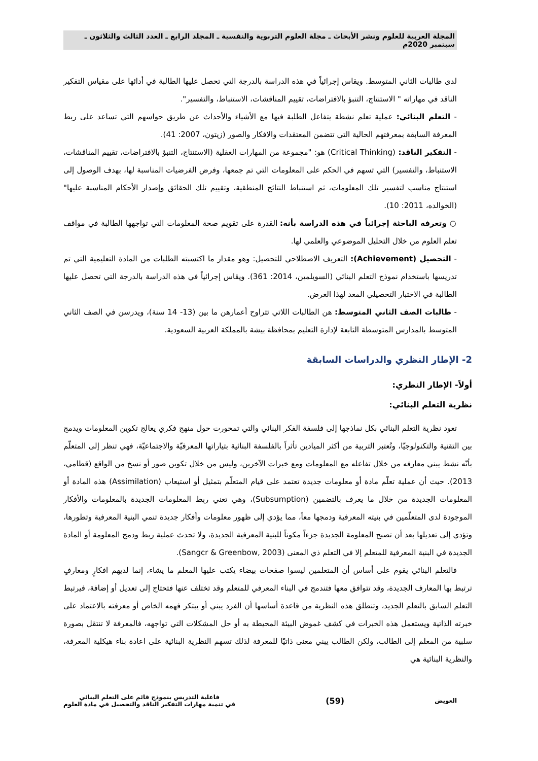المجلة العربية للعلوم ونشر الأبحاث ـ مجلة العلوم التربوية والنفسية ـ المجلد الرابع ـ العدد الثالث والثلاثون ـ سبتمبر 2020م
لدى طالبات الثاني المتوسط. ويقاس إجرائياً في هذه الدراسة بالدرجة التي تحصل عليها الطالبة في أدائها على مقياس التفكير الناقد في مهاراته " الاستنتاج، التنبؤ بالافتراضات، تقييم المناقشات، الاستنباط، والتفسير".
- التعلم البنائي: عملية تعلم نشطة يتفاعل الطلبة فيها مع الأشياء والأحداث عن طريق حواسهم التي تساعد على ربط المعرفة السابقة بمعرفتهم الحالية التي تتضمن المعتقدات والافكار والصور (زيتون، 2007: 41).
- التفكير الناقد: (Critical Thinking) هو: "مجموعة من المهارات العقلية (الاستنتاج، التنبؤ بالافتراضات، تقييم المناقشات، الاستنباط، والتفسير) التي تسهم في الحكم على المعلومات التي تم جمعها، وفرض الفرضيات المناسبة لها، بهدف الوصول إلى استنتاج مناسب لتفسير تلك المعلومات، ثم استنباط النتائج المنطقية، وتقييم تلك الحقائق وإصدار الأحكام المناسبة عليها" (الخوالده، 2011: 10).
○ وتعرفه الباحثة إجرائياً في هذه الدراسة بأنه: القدرة على تقويم صحة المعلومات التي تواجهها الطالبة في مواقف تعلم العلوم من خلال التحليل الموضوعي والعلمي لها.
- التحصيل (Achievement): التعريف الاصطلاحي للتحصيل: وهو مقدار ما اكتسبته الطلبات من المادة التعليمية التي تم تدريسها باستخدام نموذج التعلم البنائي (السويلمين، 2014: 361). ويقاس إجرائياً في هذه الدراسة بالدرجة التي تحصل عليها الطالبة في الاختبار التحصيلي المعد لهذا الغرض.
- طالبات الصف الثاني المتوسط: هن الطالبات اللاتي تتراوح أعمارهن ما بين (13- 14 سنة)، ويدرسن في الصف الثاني المتوسط بالمدارس المتوسطة التابعة لإدارة التعليم بمحافظة بيشة بالمملكة العربية السعودية.
2- الإطار النظري والدراسات السابقة
أولاً- الإطار النظري:
نظرية التعلم البنائي:
تعود نظرية التعلم البنائي بكل نماذجها إلى فلسفة الفكر البنائي والتي تمحورت حول منهج فكري يعالج تكوين المعلومات ويدمج بين التقنية والتكنولوجيّا، وتُعتبر التربية من أكثر الميادين تأثراً بالفلسفة البنائية بتياراتها المعرفيّة والاجتماعيّة، فهي تنظر إلى المتعلّم بأنّه نشط يبني معارفه من خلال تفاعله مع المعلومات ومع خبرات الآخرين، وليس من خلال تكوين صور أو نسخ من الواقع (قطامي، 2013). حيث أن عملية تعلّم مادة أو معلومات جديدة تعتمد على قيام المتعلّم بتمثيل أو استيعاب (Assimilation) هذه المادة أو المعلومات الجديدة من خلال ما يعرف بالتضمين (Subsumption)، وهي تعني ربط المعلومات الجديدة بالمعلومات والأفكار الموجودة لدى المتعلّمين في بنيته المعرفية ودمجها معاً، مما يؤدي إلى ظهور معلومات وأفكار جديدة تنمي البنية المعرفية وتطورها، وتؤدي إلى تعديلها بعد أن تصبح المعلومة الجديدة جزءاً مكوناً للبنية المعرفية الجديدة، ولا تحدث عملية ربط ودمج المعلومة أو المادة الجديدة في البنية المعرفية للمتعلم إلا في التعلم ذي المعنى (Sangcr & Greenbow, 2003).
فالتعلم البنائي يقوم على أساس أن المتعلمين ليسوا صفحات بيضاء يكتب عليها المعلم ما يشاء، إنما لديهم افكارٍ ومعارفٍ ترتبط بها المعارف الجديدة، وقد تتوافق معها فتندمج في البناء المعرفي للمتعلم وقد تختلف عنها فتحتاج إلى تعديل أو إضافة، فيرتبط التعلم السابق بالتعلم الجديد، وتنطلق هذه النظرية من قاعدة أساسها أن الفرد يبني أو يبتكر فهمه الخاص أو معرفته بالاعتماد على خبرته الذاتية ويستعمل هذه الخبرات في كشف غموض البيئة المحيطة به أو حل المشكلات التي تواجهه، فالمعرفة لا تنتقل بصورة سلبية من المعلم إلى الطالب، ولكن الطالب يبني معنى ذاتيًا للمعرفة لذلك تسهم النظرية البنائية على اعادة بناء هيكلية المعرفة، والنظرية البنائية هي
العويض (59) فاعلية التدريس بنموذج قائم على التعلم البنائي
في تنمية مهارات التفكير الناقد والتحصيل في مادة العلوم